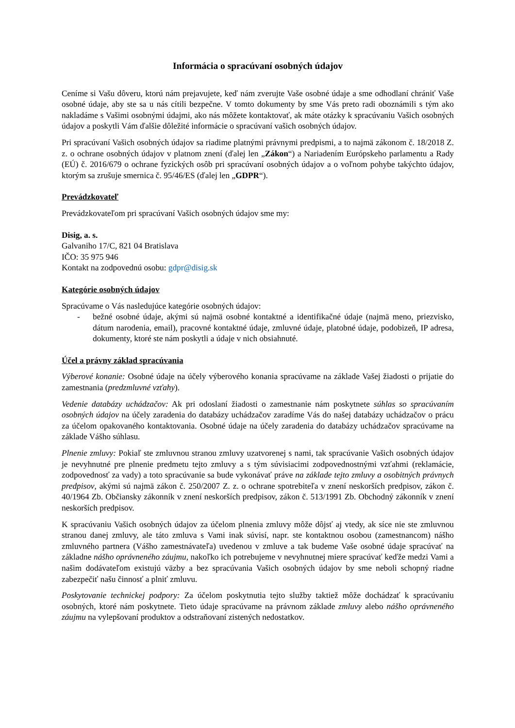Informácia o spracúvaní osobných údajov
Ceníme si Vašu dôveru, ktorú nám prejavujete, keď nám zverujte Vaše osobné údaje a sme odhodlaní chrániť Vaše osobné údaje, aby ste sa u nás cítili bezpečne. V tomto dokumenty by sme Vás preto radi oboznámili s tým ako nakladáme s Vašimi osobnými údajmi, ako nás môžete kontaktovať, ak máte otázky k spracúvaniu Vašich osobných údajov a poskytli Vám ďalšie dôležité informácie o spracúvaní vašich osobných údajov.
Pri spracúvaní Vašich osobných údajov sa riadime platnými právnymi predpismi, a to najmä zákonom č. 18/2018 Z. z. o ochrane osobných údajov v platnom znení (ďalej len „Zákon“) a Nariadením Európskeho parlamentu a Rady (EÚ) č. 2016/679 o ochrane fyzických osôb pri spracúvaní osobných údajov a o voľnom pohybe takýchto údajov, ktorým sa zrušuje smernica č. 95/46/ES (ďalej len „GDPR“).
Prevádzkovateľ
Prevádzkovateľom pri spracúvaní Vašich osobných údajov sme my:
Disig, a. s.
Galvaniho 17/C, 821 04 Bratislava
IČO: 35 975 946
Kontakt na zodpovednú osobu: gdpr@disig.sk
Kategórie osobných údajov
Spracúvame o Vás nasledujúce kategórie osobných údajov:
- bežné osobné údaje, akými sú najmä osobné kontaktné a identifikačné údaje (najmä meno, priezvisko, dátum narodenia, email), pracovné kontaktné údaje, zmluvné údaje, platobné údaje, podobizeň, IP adresa, dokumenty, ktoré ste nám poskytli a údaje v nich obsiahnuté.
Účel a právny základ spracúvania
Výberové konanie: Osobné údaje na účely výberového konania spracúvame na základe Vašej žiadosti o prijatie do zamestnania (predzmluvné vzťahy).
Vedenie databázy uchádzačov: Ak pri odoslaní žiadosti o zamestnanie nám poskytnete súhlas so spracúvaním osobných údajov na účely zaradenia do databázy uchádzačov zaradíme Vás do našej databázy uchádzačov o prácu za účelom opakovaného kontaktovania. Osobné údaje na účely zaradenia do databázy uchádzačov spracúvame na základe Vášho súhlasu.
Plnenie zmluvy: Pokiaľ ste zmluvnou stranou zmluvy uzatvorenej s nami, tak spracúvanie Vašich osobných údajov je nevyhnutné pre plnenie predmetu tejto zmluvy a s tým súvisiacimi zodpovednostnými vzťahmi (reklamácie, zodpovednosť za vady) a toto spracúvanie sa bude vykonávať práve na základe tejto zmluvy a osobitných právnych predpisov, akými sú najmä zákon č. 250/2007 Z. z. o ochrane spotrebiteľa v znení neskorších predpisov, zákon č. 40/1964 Zb. Občiansky zákonník v znení neskorších predpisov, zákon č. 513/1991 Zb. Obchodný zákonník v znení neskorších predpisov.
K spracúvaniu Vašich osobných údajov za účelom plnenia zmluvy môže dôjsť aj vtedy, ak síce nie ste zmluvnou stranou danej zmluvy, ale táto zmluva s Vami inak súvisí, napr. ste kontaktnou osobou (zamestnancom) nášho zmluvného partnera (Vášho zamestnávateľa) uvedenou v zmluve a tak budeme Vaše osobné údaje spracúvať na základne nášho oprávneného záujmu, nakoľko ich potrebujeme v nevyhnutnej miere spracúvať keďže medzi Vami a našim dodávateľom existujú väzby a bez spracúvania Vašich osobných údajov by sme neboli schopný riadne zabezpečiť našu činnosť a plniť zmluvu.
Poskytovanie technickej podpory: Za účelom poskytnutia tejto služby taktiež môže dochádzať k spracúvaniu osobných, ktoré nám poskytnete. Tieto údaje spracúvame na právnom základe zmluvy alebo nášho oprávneného záujmu na vylepšovaní produktov a odstraňovaní zistených nedostatkov.